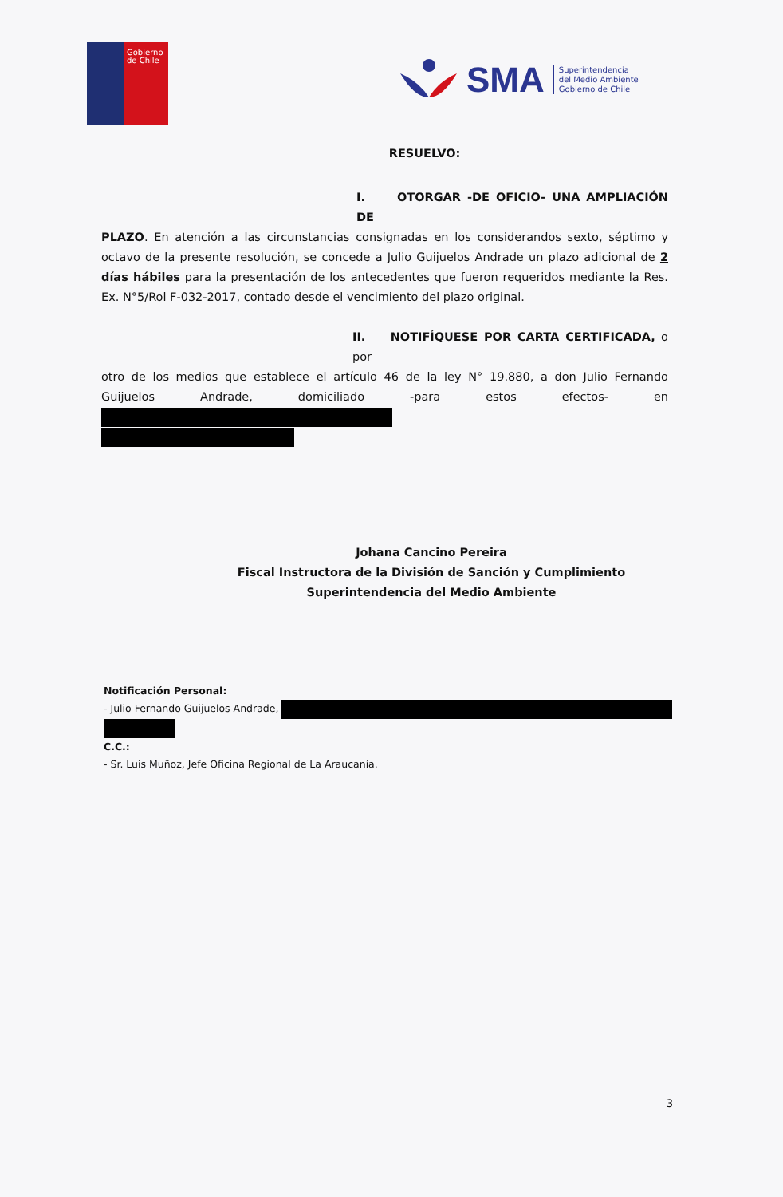Gobierno
de Chile
SMA Superintendencia
del Medio Ambiente
Gobierno de Chile
RESUELVO:
I. OTORGAR -DE OFICIO- UNA AMPLIACIÓN DE
PLAZO. En atención a las circunstancias consignadas en los considerandos sexto, séptimo y octavo de la presente resolución, se concede a Julio Guijuelos Andrade un plazo adicional de 2 días hábiles para la presentación de los antecedentes que fueron requeridos mediante la Res. Ex. N°5/Rol F-032-2017, contado desde el vencimiento del plazo original.
II. NOTIFÍQUESE POR CARTA CERTIFICADA, o por
otro de los medios que establece el artículo 46 de la ley N° 19.880, a don Julio Fernando Guijuelos Andrade, domiciliado -para estos efectos- en
Johana Cancino Pereira
Fiscal Instructora de la División de Sanción y Cumplimiento
Superintendencia del Medio Ambiente
Notificación Personal:
- Julio Fernando Guijuelos Andrade,
C.C.:
- Sr. Luis Muñoz, Jefe Oficina Regional de La Araucanía.
3